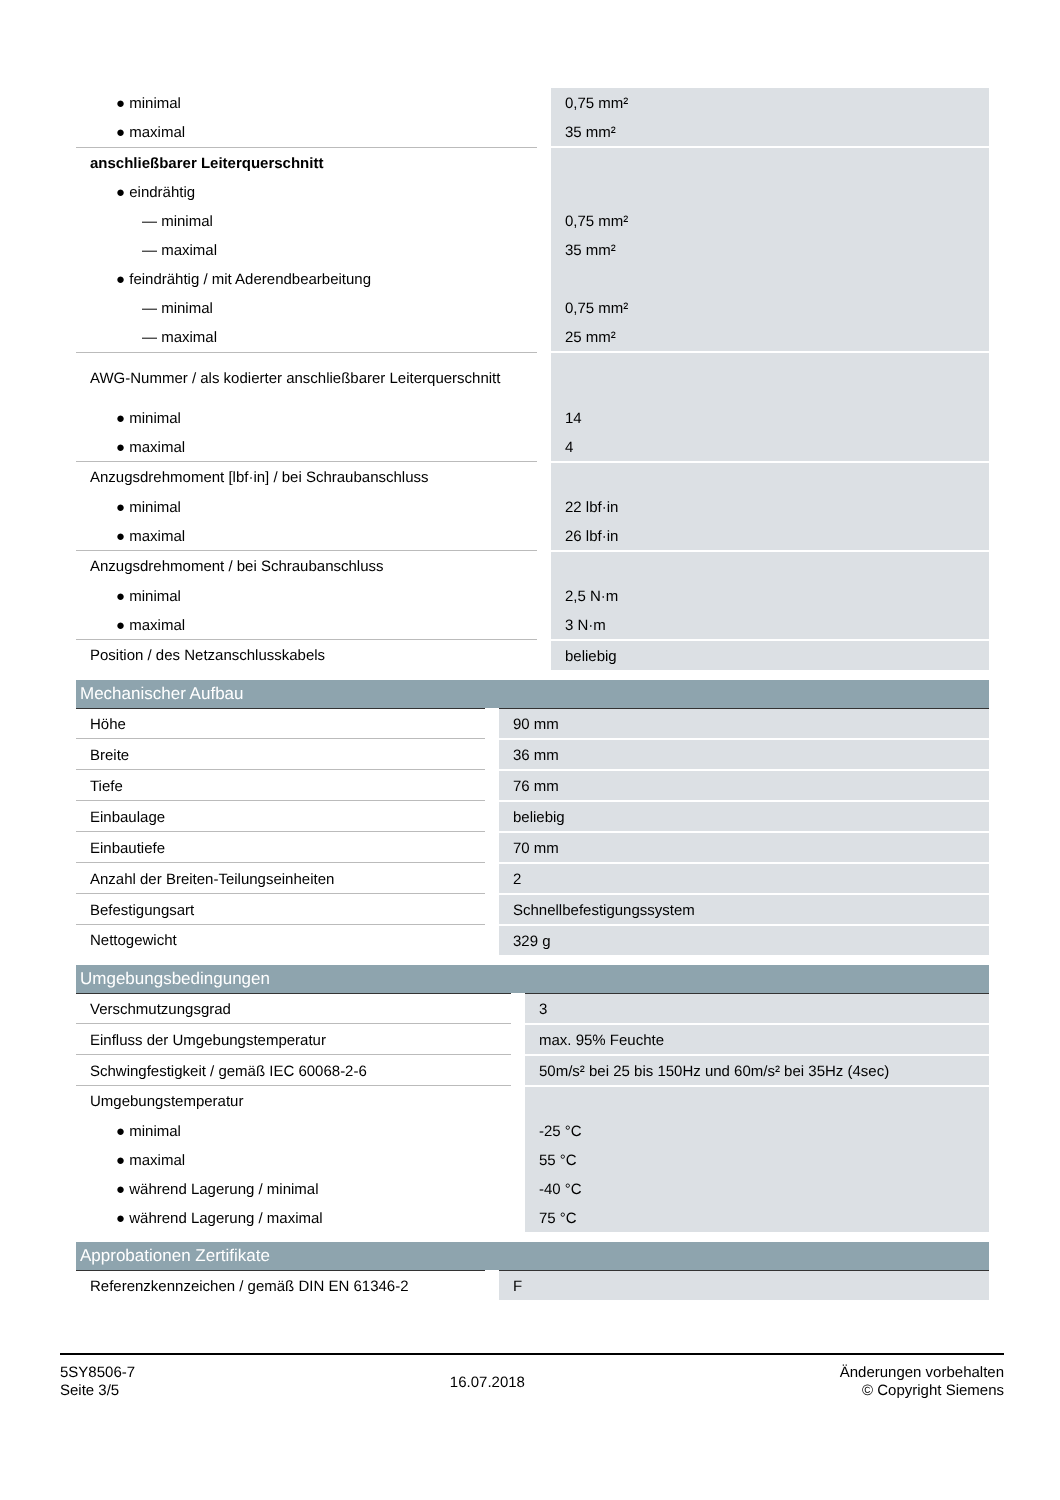| ● minimal | 0,75 mm² |
| ● maximal | 35 mm² |
| anschließbarer Leiterquerschnitt | |
| ● eindrähtig | |
| — minimal | 0,75 mm² |
| — maximal | 35 mm² |
| ● feindrähtig / mit Aderendbearbeitung | |
| — minimal | 0,75 mm² |
| — maximal | 25 mm² |
| AWG-Nummer / als kodierter anschließbarer Leiterquerschnitt | |
| ● minimal | 14 |
| ● maximal | 4 |
| Anzugsdrehmoment [lbf·in] / bei Schraubanschluss | |
| ● minimal | 22 lbf·in |
| ● maximal | 26 lbf·in |
| Anzugsdrehmoment / bei Schraubanschluss | |
| ● minimal | 2,5 N·m |
| ● maximal | 3 N·m |
| Position / des Netzanschlusskabels | beliebig |
| Mechanischer Aufbau | |
| --- | --- |
| Höhe | 90 mm |
| Breite | 36 mm |
| Tiefe | 76 mm |
| Einbaulage | beliebig |
| Einbautiefe | 70 mm |
| Anzahl der Breiten-Teilungseinheiten | 2 |
| Befestigungsart | Schnellbefestigungssystem |
| Nettogewicht | 329 g |
| Umgebungsbedingungen | |
| --- | --- |
| Verschmutzungsgrad | 3 |
| Einfluss der Umgebungstemperatur | max. 95% Feuchte |
| Schwingfestigkeit / gemäß IEC 60068-2-6 | 50m/s² bei 25 bis 150Hz und 60m/s² bei 35Hz (4sec) |
| Umgebungstemperatur | |
| ● minimal | -25 °C |
| ● maximal | 55 °C |
| ● während Lagerung / minimal | -40 °C |
| ● während Lagerung / maximal | 75 °C |
| Approbationen Zertifikate | |
| --- | --- |
| Referenzkennzeichen / gemäß DIN EN 61346-2 | F |
5SY8506-7
Seite 3/5
16.07.2018
Änderungen vorbehalten
© Copyright Siemens